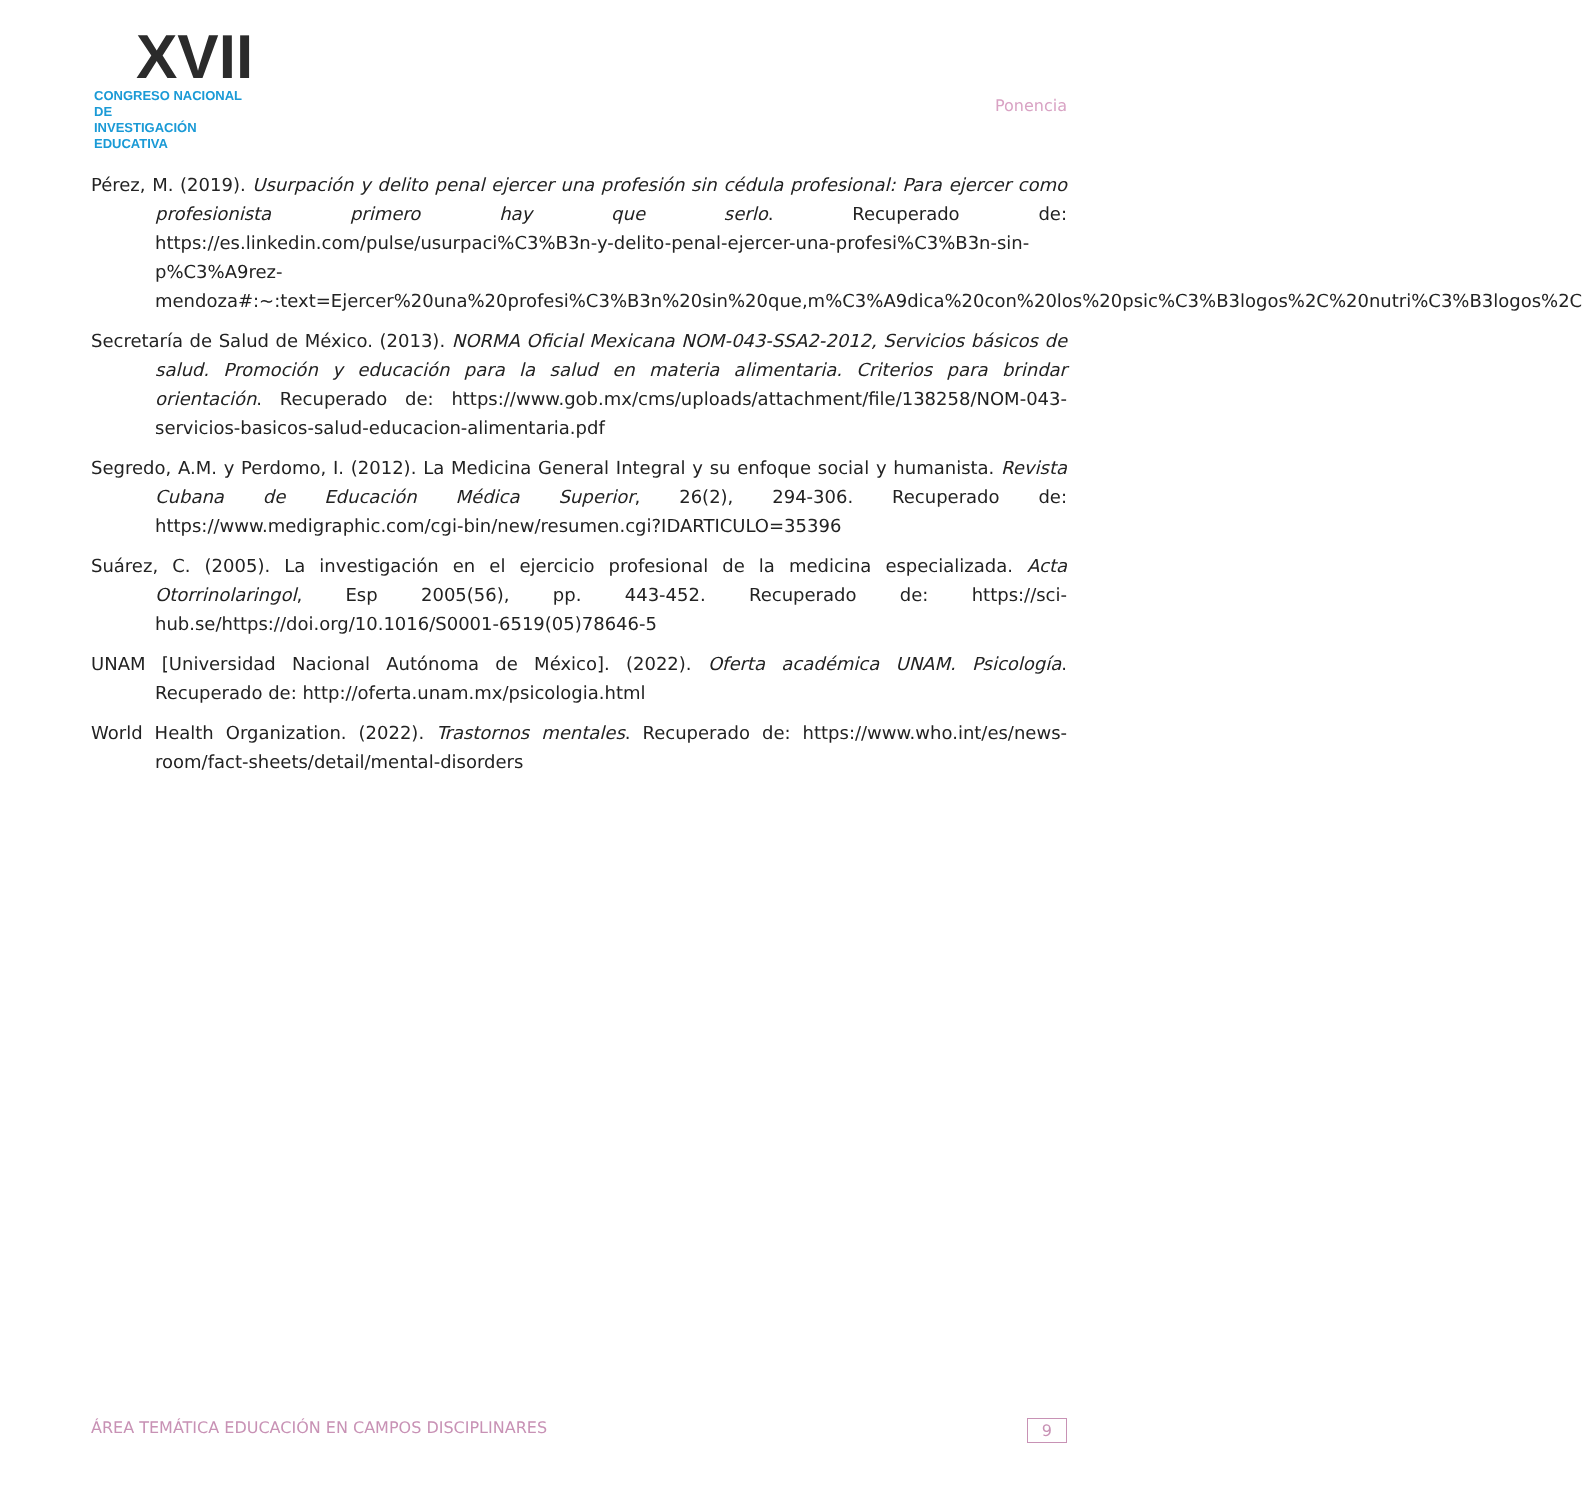XVII
CONGRESO NACIONAL DE
INVESTIGACIÓN EDUCATIVA
Ponencia
Pérez, M. (2019). Usurpación y delito penal ejercer una profesión sin cédula profesional: Para ejercer como profesionista primero hay que serlo. Recuperado de: https://es.linkedin.com/pulse/usurpaci%C3%B3n-y-delito-penal-ejercer-una-profesi%C3%B3n-sin-p%C3%A9rez-mendoza#:~:text=Ejercer%20una%20profesi%C3%B3n%20sin%20que,m%C3%A9dica%20con%20los%20psic%C3%B3logos%2C%20nutri%C3%B3logos%2C
Secretaría de Salud de México. (2013). NORMA Oficial Mexicana NOM-043-SSA2-2012, Servicios básicos de salud. Promoción y educación para la salud en materia alimentaria. Criterios para brindar orientación. Recuperado de: https://www.gob.mx/cms/uploads/attachment/file/138258/NOM-043-servicios-basicos-salud-educacion-alimentaria.pdf
Segredo, A.M. y Perdomo, I. (2012). La Medicina General Integral y su enfoque social y humanista. Revista Cubana de Educación Médica Superior, 26(2), 294-306. Recuperado de: https://www.medigraphic.com/cgi-bin/new/resumen.cgi?IDARTICULO=35396
Suárez, C. (2005). La investigación en el ejercicio profesional de la medicina especializada. Acta Otorrinolaringol, Esp 2005(56), pp. 443-452. Recuperado de: https://sci-hub.se/https://doi.org/10.1016/S0001-6519(05)78646-5
UNAM [Universidad Nacional Autónoma de México]. (2022). Oferta académica UNAM. Psicología. Recuperado de: http://oferta.unam.mx/psicologia.html
World Health Organization. (2022). Trastornos mentales. Recuperado de: https://www.who.int/es/news-room/fact-sheets/detail/mental-disorders
ÁREA TEMÁTICA EDUCACIÓN EN CAMPOS DISCIPLINARES 9